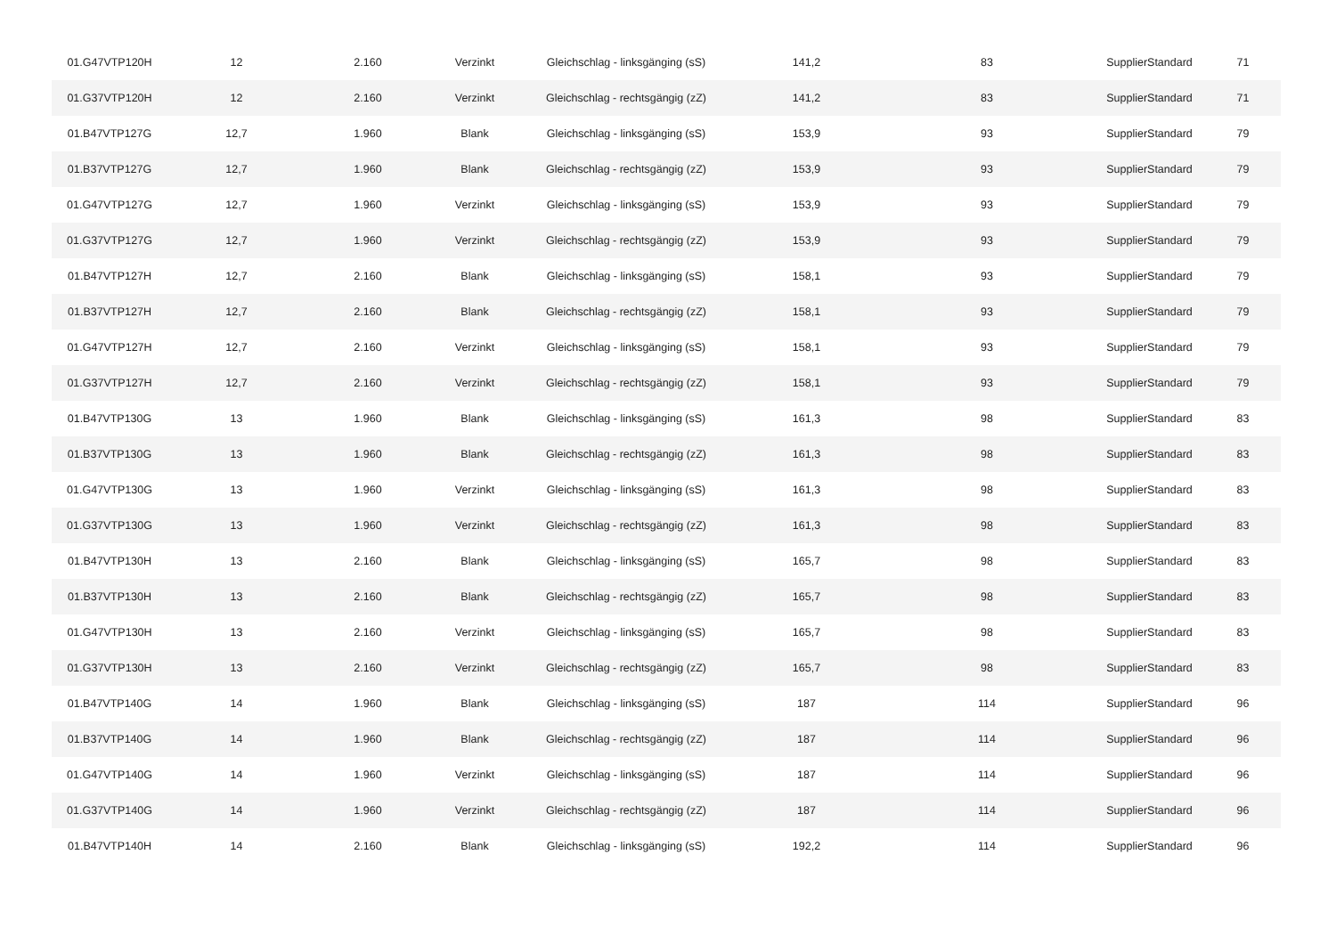| 01.G47VTP120H | 12 | 2.160 | Verzinkt | Gleichschlag - linksgänging (sS) | 141,2 | 83 | SupplierStandard | 71 |
| 01.G37VTP120H | 12 | 2.160 | Verzinkt | Gleichschlag - rechtsgängig (zZ) | 141,2 | 83 | SupplierStandard | 71 |
| 01.B47VTP127G | 12,7 | 1.960 | Blank | Gleichschlag - linksgänging (sS) | 153,9 | 93 | SupplierStandard | 79 |
| 01.B37VTP127G | 12,7 | 1.960 | Blank | Gleichschlag - rechtsgängig (zZ) | 153,9 | 93 | SupplierStandard | 79 |
| 01.G47VTP127G | 12,7 | 1.960 | Verzinkt | Gleichschlag - linksgänging (sS) | 153,9 | 93 | SupplierStandard | 79 |
| 01.G37VTP127G | 12,7 | 1.960 | Verzinkt | Gleichschlag - rechtsgängig (zZ) | 153,9 | 93 | SupplierStandard | 79 |
| 01.B47VTP127H | 12,7 | 2.160 | Blank | Gleichschlag - linksgänging (sS) | 158,1 | 93 | SupplierStandard | 79 |
| 01.B37VTP127H | 12,7 | 2.160 | Blank | Gleichschlag - rechtsgängig (zZ) | 158,1 | 93 | SupplierStandard | 79 |
| 01.G47VTP127H | 12,7 | 2.160 | Verzinkt | Gleichschlag - linksgänging (sS) | 158,1 | 93 | SupplierStandard | 79 |
| 01.G37VTP127H | 12,7 | 2.160 | Verzinkt | Gleichschlag - rechtsgängig (zZ) | 158,1 | 93 | SupplierStandard | 79 |
| 01.B47VTP130G | 13 | 1.960 | Blank | Gleichschlag - linksgänging (sS) | 161,3 | 98 | SupplierStandard | 83 |
| 01.B37VTP130G | 13 | 1.960 | Blank | Gleichschlag - rechtsgängig (zZ) | 161,3 | 98 | SupplierStandard | 83 |
| 01.G47VTP130G | 13 | 1.960 | Verzinkt | Gleichschlag - linksgänging (sS) | 161,3 | 98 | SupplierStandard | 83 |
| 01.G37VTP130G | 13 | 1.960 | Verzinkt | Gleichschlag - rechtsgängig (zZ) | 161,3 | 98 | SupplierStandard | 83 |
| 01.B47VTP130H | 13 | 2.160 | Blank | Gleichschlag - linksgänging (sS) | 165,7 | 98 | SupplierStandard | 83 |
| 01.B37VTP130H | 13 | 2.160 | Blank | Gleichschlag - rechtsgängig (zZ) | 165,7 | 98 | SupplierStandard | 83 |
| 01.G47VTP130H | 13 | 2.160 | Verzinkt | Gleichschlag - linksgänging (sS) | 165,7 | 98 | SupplierStandard | 83 |
| 01.G37VTP130H | 13 | 2.160 | Verzinkt | Gleichschlag - rechtsgängig (zZ) | 165,7 | 98 | SupplierStandard | 83 |
| 01.B47VTP140G | 14 | 1.960 | Blank | Gleichschlag - linksgänging (sS) | 187 | 114 | SupplierStandard | 96 |
| 01.B37VTP140G | 14 | 1.960 | Blank | Gleichschlag - rechtsgängig (zZ) | 187 | 114 | SupplierStandard | 96 |
| 01.G47VTP140G | 14 | 1.960 | Verzinkt | Gleichschlag - linksgänging (sS) | 187 | 114 | SupplierStandard | 96 |
| 01.G37VTP140G | 14 | 1.960 | Verzinkt | Gleichschlag - rechtsgängig (zZ) | 187 | 114 | SupplierStandard | 96 |
| 01.B47VTP140H | 14 | 2.160 | Blank | Gleichschlag - linksgänging (sS) | 192,2 | 114 | SupplierStandard | 96 |